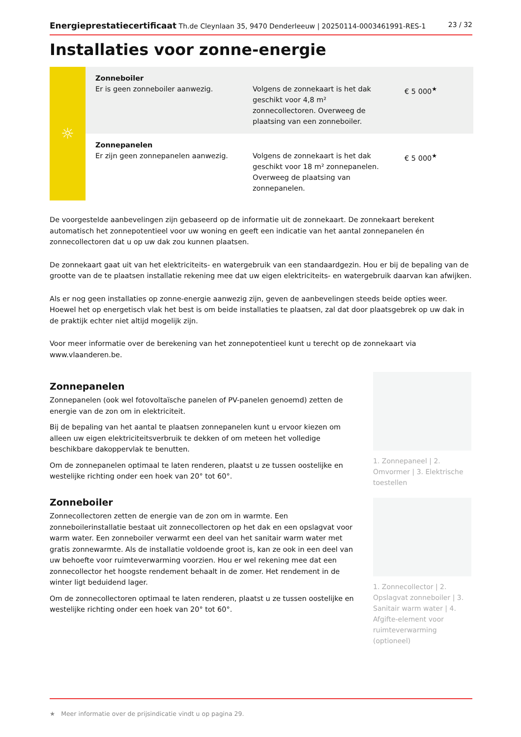Energieprestatiecertificaat Th.de Cleynlaan 35, 9470 Denderleeuw | 20250114-0003461991-RES-1 23 / 32
Installaties voor zonne-energie
| ☼ | Zonneboiler Er is geen zonneboiler aanwezig. | Volgens de zonnekaart is het dak geschikt voor 4,8 m² zonnecollectoren. Overweeg de plaatsing van een zonneboiler. | € 5 000<sup>★</sup> |
| | Zonnepanelen Er zijn geen zonnepanelen aanwezig. | Volgens de zonnekaart is het dak geschikt voor 18 m² zonnepanelen. Overweeg de plaatsing van zonnepanelen. | € 5 000<sup>★</sup> |
De voorgestelde aanbevelingen zijn gebaseerd op de informatie uit de zonnekaart. De zonnekaart berekent automatisch het zonnepotentieel voor uw woning en geeft een indicatie van het aantal zonnepanelen én zonnecollectoren dat u op uw dak zou kunnen plaatsen.
De zonnekaart gaat uit van het elektriciteits- en watergebruik van een standaardgezin. Hou er bij de bepaling van de grootte van de te plaatsen installatie rekening mee dat uw eigen elektriciteits- en watergebruik daarvan kan afwijken.
Als er nog geen installaties op zonne-energie aanwezig zijn, geven de aanbevelingen steeds beide opties weer. Hoewel het op energetisch vlak het best is om beide installaties te plaatsen, zal dat door plaatsgebrek op uw dak in de praktijk echter niet altijd mogelijk zijn.
Voor meer informatie over de berekening van het zonnepotentieel kunt u terecht op de zonnekaart via www.vlaanderen.be.
Zonnepanelen
Zonnepanelen (ook wel fotovoltaïsche panelen of PV-panelen genoemd) zetten de energie van de zon om in elektriciteit.
Bij de bepaling van het aantal te plaatsen zonnepanelen kunt u ervoor kiezen om alleen uw eigen elektriciteitsverbruik te dekken of om meteen het volledige beschikbare dakoppervlak te benutten.
Om de zonnepanelen optimaal te laten renderen, plaatst u ze tussen oostelijke en westelijke richting onder een hoek van 20° tot 60°.
1. Zonnepaneel | 2. Omvormer | 3. Elektrische toestellen
Zonneboiler
Zonnecollectoren zetten de energie van de zon om in warmte. Een zonneboilerinstallatie bestaat uit zonnecollectoren op het dak en een opslagvat voor warm water. Een zonneboiler verwarmt een deel van het sanitair warm water met gratis zonnewarmte. Als de installatie voldoende groot is, kan ze ook in een deel van uw behoefte voor ruimteverwarming voorzien. Hou er wel rekening mee dat een zonnecollector het hoogste rendement behaalt in de zomer. Het rendement in de winter ligt beduidend lager.
Om de zonnecollectoren optimaal te laten renderen, plaatst u ze tussen oostelijke en westelijke richting onder een hoek van 20° tot 60°.
1. Zonnecollector | 2. Opslagvat zonneboiler | 3. Sanitair warm water | 4. Afgifte-element voor ruimteverwarming (optioneel)
★ Meer informatie over de prijsindicatie vindt u op pagina 29.